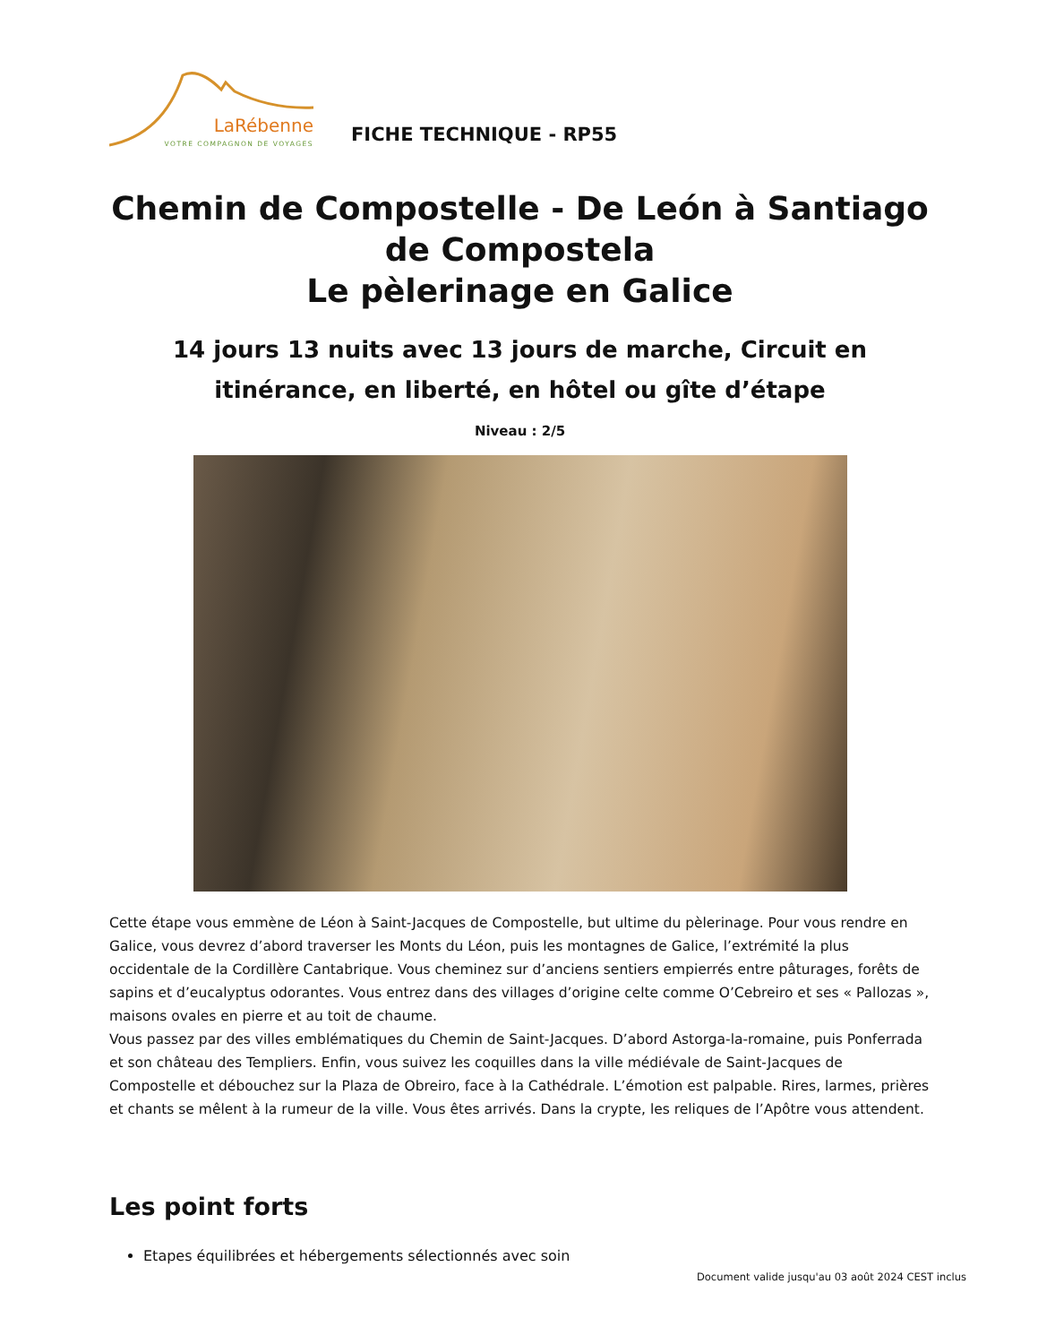LaRébenne
VOTRE COMPAGNON DE VOYAGES
FICHE TECHNIQUE - RP55
Chemin de Compostelle - De León à Santiago de Compostela
Le pèlerinage en Galice
14 jours 13 nuits avec 13 jours de marche, Circuit en itinérance, en liberté, en hôtel ou gîte d’étape
Niveau : 2/5
Cette étape vous emmène de Léon à Saint-Jacques de Compostelle, but ultime du pèlerinage. Pour vous rendre en Galice, vous devrez d’abord traverser les Monts du Léon, puis les montagnes de Galice, l’extrémité la plus occidentale de la Cordillère Cantabrique. Vous cheminez sur d’anciens sentiers empierrés entre pâturages, forêts de sapins et d’eucalyptus odorantes. Vous entrez dans des villages d’origine celte comme O’Cebreiro et ses « Pallozas », maisons ovales en pierre et au toit de chaume.
Vous passez par des villes emblématiques du Chemin de Saint-Jacques. D’abord Astorga-la-romaine, puis Ponferrada et son château des Templiers. Enfin, vous suivez les coquilles dans la ville médiévale de Saint-Jacques de Compostelle et débouchez sur la Plaza de Obreiro, face à la Cathédrale. L’émotion est palpable. Rires, larmes, prières et chants se mêlent à la rumeur de la ville. Vous êtes arrivés. Dans la crypte, les reliques de l’Apôtre vous attendent.
Les point forts
Etapes équilibrées et hébergements sélectionnés avec soin
Document valide jusqu'au 03 août 2024 CEST inclus